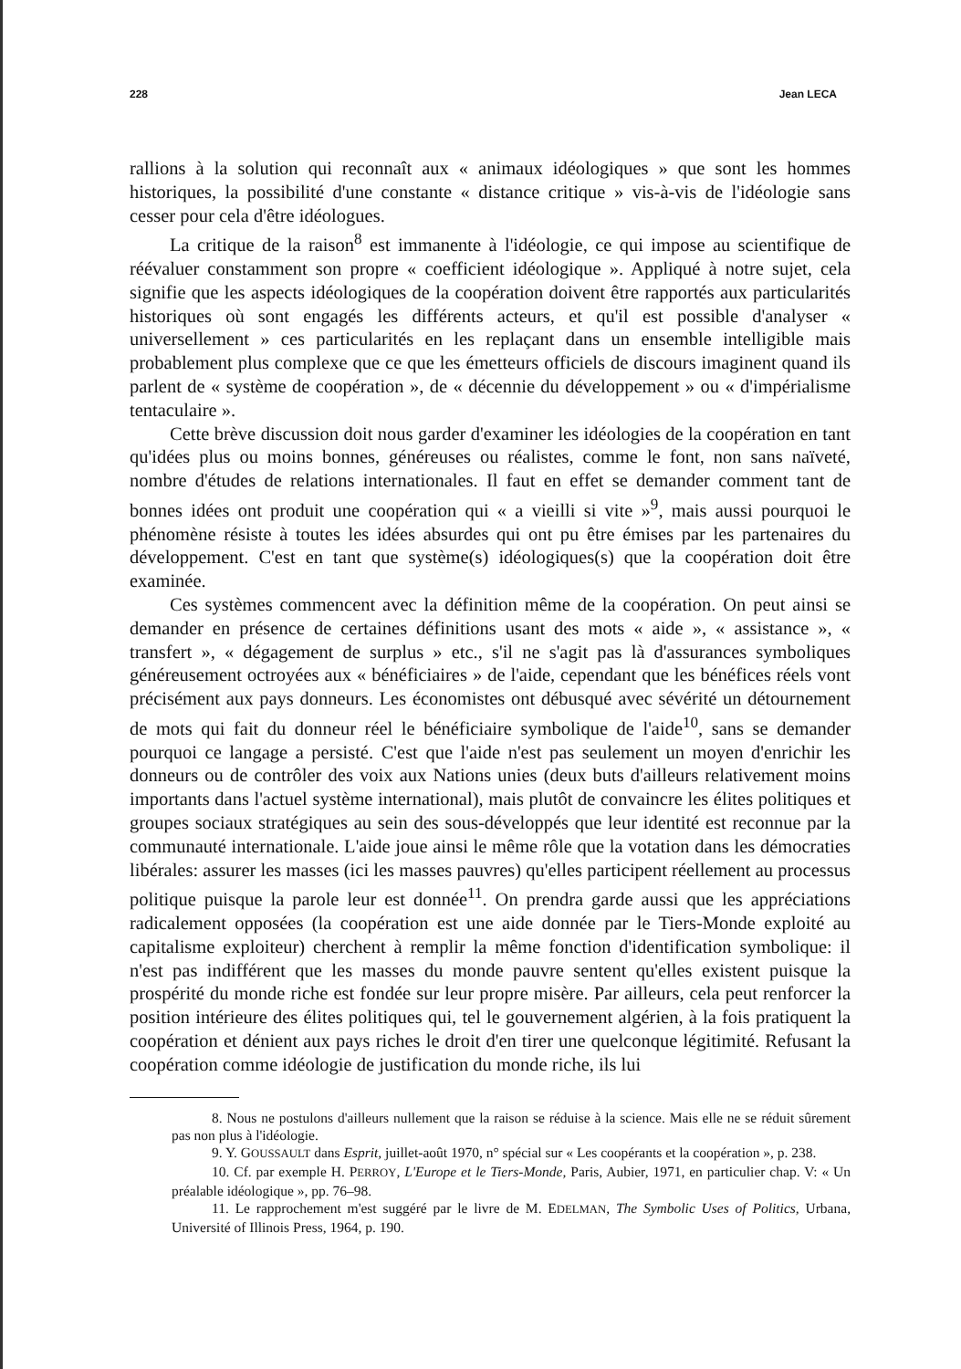228 Jean LECA
rallions à la solution qui reconnaît aux « animaux idéologiques » que sont les hommes historiques, la possibilité d'une constante « distance critique » vis-à-vis de l'idéologie sans cesser pour cela d'être idéologues.
La critique de la raison<sup>8</sup> est immanente à l'idéologie, ce qui impose au scientifique de réévaluer constamment son propre « coefficient idéologique ». Appliqué à notre sujet, cela signifie que les aspects idéologiques de la coopération doivent être rapportés aux particularités historiques où sont engagés les différents acteurs, et qu'il est possible d'analyser « universellement » ces particularités en les replaçant dans un ensemble intelligible mais probablement plus complexe que ce que les émetteurs officiels de discours imaginent quand ils parlent de « système de coopération », de « décennie du développement » ou « d'impérialisme tentaculaire ».
Cette brève discussion doit nous garder d'examiner les idéologies de la coopération en tant qu'idées plus ou moins bonnes, généreuses ou réalistes, comme le font, non sans naïveté, nombre d'études de relations internationales. Il faut en effet se demander comment tant de bonnes idées ont produit une coopération qui « a vieilli si vite »<sup>9</sup>, mais aussi pourquoi le phénomène résiste à toutes les idées absurdes qui ont pu être émises par les partenaires du développement. C'est en tant que système(s) idéologiques(s) que la coopération doit être examinée.
Ces systèmes commencent avec la définition même de la coopération. On peut ainsi se demander en présence de certaines définitions usant des mots « aide », « assistance », « transfert », « dégagement de surplus » etc., s'il ne s'agit pas là d'assurances symboliques généreusement octroyées aux « bénéficiaires » de l'aide, cependant que les bénéfices réels vont précisément aux pays donneurs. Les économistes ont débusqué avec sévérité un détournement de mots qui fait du donneur réel le bénéficiaire symbolique de l'aide<sup>10</sup>, sans se demander pourquoi ce langage a persisté. C'est que l'aide n'est pas seulement un moyen d'enrichir les donneurs ou de contrôler des voix aux Nations unies (deux buts d'ailleurs relativement moins importants dans l'actuel système international), mais plutôt de convaincre les élites politiques et groupes sociaux stratégiques au sein des sous-développés que leur identité est reconnue par la communauté internationale. L'aide joue ainsi le même rôle que la votation dans les démocraties libérales: assurer les masses (ici les masses pauvres) qu'elles participent réellement au processus politique puisque la parole leur est donnée<sup>11</sup>. On prendra garde aussi que les appréciations radicalement opposées (la coopération est une aide donnée par le Tiers-Monde exploité au capitalisme exploiteur) cherchent à remplir la même fonction d'identification symbolique: il n'est pas indifférent que les masses du monde pauvre sentent qu'elles existent puisque la prospérité du monde riche est fondée sur leur propre misère. Par ailleurs, cela peut renforcer la position intérieure des élites politiques qui, tel le gouvernement algérien, à la fois pratiquent la coopération et dénient aux pays riches le droit d'en tirer une quelconque légitimité. Refusant la coopération comme idéologie de justification du monde riche, ils lui
8. Nous ne postulons d'ailleurs nullement que la raison se réduise à la science. Mais elle ne se réduit sûrement pas non plus à l'idéologie.
9. Y. GOUSSAULT dans Esprit, juillet-août 1970, n° spécial sur « Les coopérants et la coopération », p. 238.
10. Cf. par exemple H. PERROY, L'Europe et le Tiers-Monde, Paris, Aubier, 1971, en particulier chap. V: « Un préalable idéologique », pp. 76–98.
11. Le rapprochement m'est suggéré par le livre de M. EDELMAN, The Symbolic Uses of Politics, Urbana, Université of Illinois Press, 1964, p. 190.